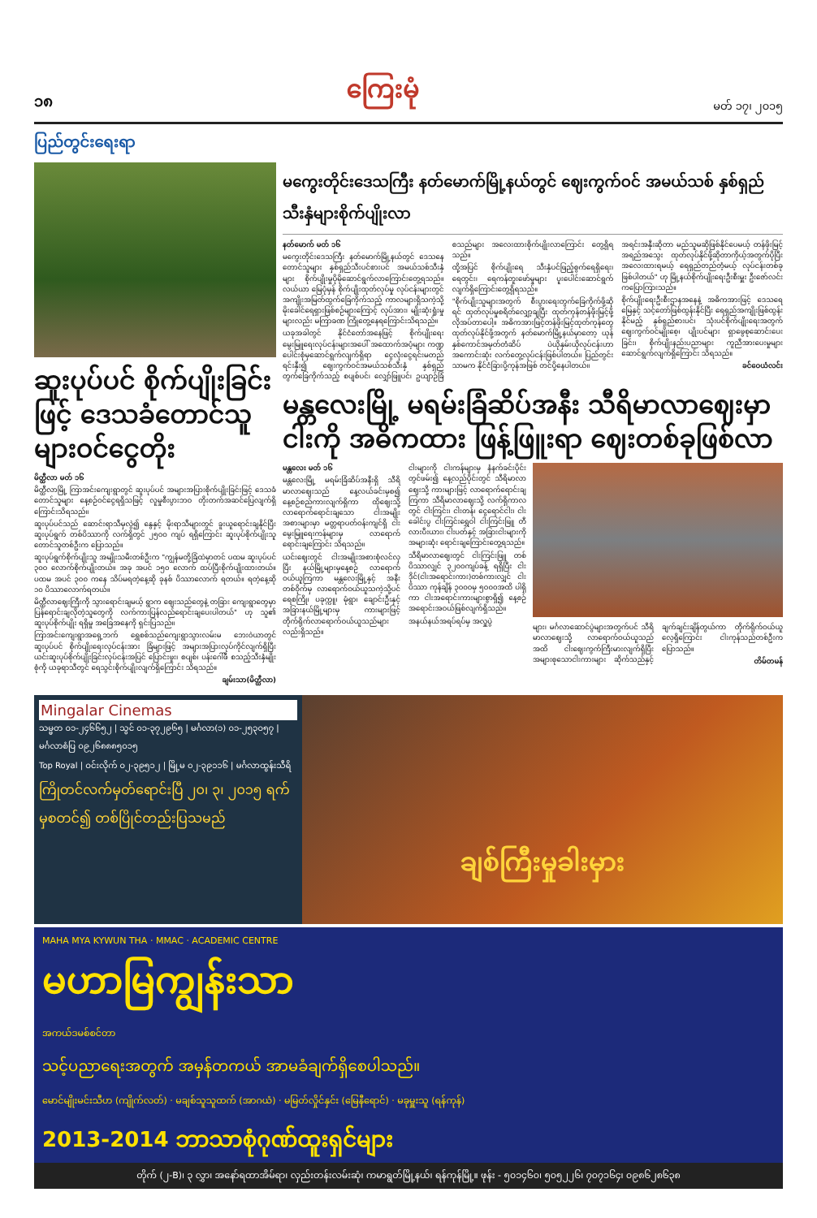၁၈ ကြေးမုံ မတ် ၁၇၊ ၂၀၁၅
ပြည်တွင်းရေးရာ
ဆူးပုပ်ပင် စိုက်ပျိုးခြင်းဖြင့် ဒေသခံတောင်သူများဝင်ငွေတိုး
မိတ္ထီလာ မတ် ၁၆
မိတ္ထီလာမြို့ ကြာအင်းကျေးရွာတွင် ဆူးပုပ်ပင် အများအပြားစိုက်ပျိုးခြင်းဖြင့် ဒေသခံတောင်သူများ နေ့စဉ်ဝင်ငွေရရှိသဖြင့် လူမှုစီးပွားဘဝ တိုးတက်အဆင်ပြေလျက်ရှိကြောင်းသိရသည်။
ဆူးပုပ်ပင်သည် ဆောင်းရာသီမှလွဲ၍ နွေနှင့် မိုးရာသီများတွင် ခူးယူရောင်းချနိုင်ပြီး ဆူးပုပ်ရွက် တစ်ပိဿာကို လက်ရှိတွင် ၂၅၀၀ ကျပ် ရရှိကြောင်း ဆူးပုပ်စိုက်ပျိုးသူ တောင်သူတစ်ဦးက ပြောသည်။
ဆူးပုပ်ရွက်စိုက်ပျိုးသူ အမျိုးသမီးတစ်ဦးက "ကျွန်မတို့ခြံထဲမှာတင် ပထမ ဆူးပုပ်ပင် ၃၀၀ လောက်စိုက်ပျိုးတယ်။ အခု အပင် ၁၅၀ လောက် ထပ်ပြီးစိုက်ပျိုးထားတယ်။ ပထမ အပင် ၃၀၀ ကနေ သိပ်မရတဲ့နေ့ဆို ခုနစ် ပိဿာလောက် ရတယ်။ ရတဲ့နေ့ဆို ၁၀ ပိဿာလောက်ရတယ်။
မိတ္ထီလာဈေးကြီးကို သွားရောင်းချမယ့် ရွာက ဈေးသည်တွေနဲ့ တခြား ကျေးရွာတွေမှာ ပြန်ရောင်းချလိုတဲ့သူတွေကို လက်ကားပြန်လည်ရောင်းချပေးပါတယ်" ဟု သူ၏ ဆူးပုပ်စိုက်ပျိုး ရရှိမှု အခြေအနေကို ရှင်းပြသည်။
ကြာအင်းကျေးရွာအရှေ့ဘက် ရွှေစစ်သည်ကျေးရွာသွားလမ်းမ ဘေးဝဲယာတွင် ဆူးပုပ်ပင် စိုက်ပျိုးရေးလုပ်ငန်းအား ခြံများဖြင့် အများအပြားလုပ်ကိုင်လျက်ရှိပြီး ယင်းဆူးပုပ်စိုက်ပျိုးခြင်းလုပ်ငန်းအပြင် ပြောင်းဖူး၊ စပျစ်၊ ပန်းဂေါ်ဖီ စသည့်သီးနှံမျိုးစုံကို ယခုရာသီတွင် ရေသွင်းစိုက်ပျိုးလျက်ရှိကြောင်း သိရသည်။
ချမ်းသာ(မိတ္ထီလာ)
မကွေးတိုင်းဒေသကြီး နတ်မောက်မြို့နယ်တွင် ဈေးကွက်ဝင် အမယ်သစ် နှစ်ရှည်သီးနှံများစိုက်ပျိုးလာ
နတ်မောက် မတ် ၁၆
မကွေးတိုင်းဒေသကြီး နတ်မောက်မြို့နယ်တွင် ဒေသနေတောင်သူများ နှစ်ရှည်သီးပင်စားပင် အမယ်သစ်သီးနှံများ စိုက်ပျိုးမှုပိုမိုဆောင်ရွက်လာကြောင်းတွေ့ရသည်။ လယ်ယာ မြေပုံမှန် စိုက်ပျိုးထုတ်လုပ်မှု လုပ်ငန်းများတွင် အကျိုးအမြတ်ထွက်ခြေကိုက်သည့် ကာလများရှိသကဲ့သို့ မိုးခေါင်ရေရှားဖြစ်စဉ်များကြောင့် လုပ်အား၊ မျိုးဆုံးရှုံးမှုများလည်း မကြာခဏ ကြုံတွေ့နေရကြောင်းသိရသည်။
ယခုအခါတွင် နိုင်ငံတော်အနေဖြင့် စိုက်ပျိုးရေး မွေးမြူရေးလုပ်ငန်းများအပေါ် အထောက်အပံ့များ ကဏ္ဍပေါင်းစုံမှဆောင်ရွက်လျက်ရှိရာ ငွေလုံးငွေရင်းမတည်ရင်းနှီး၍ ဈေးကွက်ဝင်အမယ်သစ်သီးနှံ နှစ်ရှည်တွက်ခြေကိုက်သည့် စပျစ်ပင်၊ လျှော်ဖြူပင်၊ ဥယျာဉ်ခြံစသည်များ အလေးထားစိုက်ပျိုးလာကြောင်း တွေ့ရှိရသည်။
ထို့အပြင် စိုက်ပျိုးရေ သီးနှံပင်ဖြည့်စွက်ရေရှိရေး၊ ရေတွင်း၊ ရေကန်တူးဖော်မှုများ ပူးပေါင်းဆောင်ရွက်လျက်ရှိကြောင်းတွေ့ရှိရသည်။
"စိုက်ပျိုးသူများအတွက် စီးပွားရေးတွက်ခြေကိုက်ဖို့ဆိုရင် ထုတ်လုပ်မှုစရိတ်လျှော့ချပြီး ထုတ်ကုန်တန်ဖိုးမြင့်ဖို့ လိုအပ်တာပေါ့။ အဓိကအားဖြင့်တန်ဖိုးမြင့်ထုတ်ကုန်တွေ ထုတ်လုပ်နိုင်ဖို့အတွက် နတ်မောက်မြို့နယ်မှာတော့ ယုန်နှစ်ကောင်အမှတ်တံဆိပ် ပဲယိုနှမ်းယိုလုပ်ငန်းဟာ အကောင်းဆုံး လက်တွေ့လုပ်ငန်းဖြစ်ပါတယ်။ ပြည်တွင်းသာမက နိုင်ငံခြားပို့ကုန်အဖြစ် တင်ပို့နေပါတယ်။
အရင်းအနှီးဆိုတာ မည်သူမဆိုဖြစ်နိုင်ပေမယ့် တန်ဖိုးမြင့်အရည်အသွေး ထုတ်လုပ်နိုင်ဖို့ဆိုတာကိုယ့်အတွက်ပိုပြီး အလေးထားရမယ့် ရေရှည်တည်တံ့မယ့် လုပ်ငန်းတစ်ခုဖြစ်ပါတယ်" ဟု မြို့နယ်စိုက်ပျိုးရေးဦးစီးမှူး ဦးဇော်လင်းကပြောကြားသည်။
စိုက်ပျိုးရေးဦးစီးဌာနအနေနဲ့ အဓိကအားဖြင့် ဒေသရေမြေနှင့် သင့်တော်ဖြစ်ထွန်းနိုင်ပြီး ရေရှည်အကျိုးဖြစ်ထွန်းနိုင်မည့် နှစ်ရှည်စားပင်၊ သုံးပင်စိုက်ပျိုးရေးအတွက် ဈေးကွက်ဝင်မျိုးစေ့၊ ပျိုးပင်များ ရှာဖွေစုဆောင်းပေးခြင်း၊ စိုက်ပျိုးနည်းပညာများ ကူညီအားပေးမှုများ ဆောင်ရွက်လျက်ရှိကြောင်း သိရသည်။
ခင်ဝေယံလင်း
မန္တလေးမြို့ မရမ်းခြံဆိပ်အနီး သီရိမာလာဈေးမှာ ငါးကို အဓိကထား ဖြန့်ဖြူးရာ ဈေးတစ်ခုဖြစ်လာ
မန္တလေး မတ် ၁၆
မန္တလေးမြို့ မရမ်းခြံဆိပ်အနီးရှိ သီရိမာလာဈေးသည် နေ့လယ်ခင်းမှစ၍ နေ့စဉ်စည်ကားလျက်ရှိကာ ထိုဈေးသို့ လာရောက်ရောင်းချသော ငါးအမျိုးအစားများမှာ မတ္တရာပတ်ဝန်းကျင်ရှိ ငါးမွေးမြူရေးကန်များမှ လာရောက်ရောင်းချကြောင်း သိရသည်။
ယင်းဈေးတွင် ငါးအမျိုးအစားစုံလင်လှပြီး နယ်မြို့များမှနေ့စဉ် လာရောက်ဝယ်ယူကြကာ မန္တလေးမြို့နှင့် အနီးတစ်ဝိုက်မှ လာရောက်ဝယ်ယူသကဲ့သို့ပင် ရေစကြို၊ ပခုက္ကူ၊ မုံရွာ၊ ချောင်းဦးနှင့် အခြားနယ်မြို့များမှ ကားများဖြင့်တိုက်ရိုက်လာရောက်ဝယ်ယူသည်များလည်းရှိသည်။
ငါးများကို ငါးကန်များမှ နံနက်ခင်းပိုင်းတွင်ဖမ်း၍ နေ့လည်ပိုင်းတွင် သီရိမာလာဈေးသို့ ကားများဖြင့် လာရောက်ရောင်းချကြကာ သီရိမာလာဈေးသို့ လက်ရှိကာလတွင် ငါးကြင်း၊ ငါးတန်၊ ငွေရောင်ငါး၊ ငါးခေါင်းပွ ငါးကြင်းရွှေဝါ ငါးကြင်းဖြူ တီလားပီးယား၊ ငါးပတ်နှင့် အခြားငါးများကို အများဆုံး ရောင်းချကြောင်းတွေ့ရသည်။
သီရိမာလာဈေးတွင် ငါးကြင်းဖြူ တစ်ပိဿာလျှင် ၃၂၀၀ကျပ်ခန့် ရရှိပြီး ငါးဒိုင်(ငါးအရောင်းကား)တစ်ကားလျှင် ငါးပိဿာ ကုန်ချိန် ၃၀၀၀မှ ၅၀၀၀အထိ ပါရှိကာ ငါးအရောင်းကားများစွာရှိ၍ နေ့စဉ်အရောင်းအဝယ်ဖြစ်လျက်ရှိသည်။
အနယ်နယ်အရပ်ရပ်မှ အလှူပွဲ
များ၊ မင်္ဂလာဆောင်ပွဲများအတွက်ပင် သီရိမာလာဈေးသို့ လာရောက်ဝယ်ယူသည်အထိ ငါးဈေးကွက်ကြီးမားလျက်ရှိပြီး အများစုသောငါးကားများ ဆိုက်သည်နှင့် ချက်ချင်းချိန်တွယ်ကာ တိုက်ရိုက်ဝယ်ယူလေ့ရှိကြောင်း ငါးကုန်သည်တစ်ဦးက ပြောသည်။
တိမ်တမန်
Mingalar Cinemas
သမ္မတ ၀၁-၂၄၆၆၅၂ | သွင် ၀၁-၃၇၂၉၆၅ | မင်္ဂလာ(၁) ၀၁-၂၅၃၀၅၇ | မင်္ဂလာစံပြ ၀၉၂၆၈၈၈၅၀၁၅
Top Royal | ဝင်းလိုက် ၀၂-၃၉၅၁၂ | မြို့မ ၀၂-၃၉၁၁၆ | မင်္ဂလာထွန်းသီရိ
ကြိုတင်လက်မှတ်ရောင်းပြီ ၂၀၊ ၃၊ ၂၀၁၅ ရက်မှစတင်၍ တစ်ပြိုင်တည်းပြသမည်
ချစ်ကြီးမှုခါးမှား
MAHA MYA KYWUN THA · MMAC · ACADEMIC CENTRE
မဟာမြကျွန်းသာ
အကယ်ဒမစ်စင်တာ
သင့်ပညာရေးအတွက် အမှန်တကယ် အာမခံချက်ရှိစေပါသည်။
မောင်မျိုးမင်းသီဟ (ကျိုက်လတ်) · မချစ်သူသူထက် (အာဂယံ) · မမြတ်လှိုင်နှင်း (မြေနီရောင်) · မခုမှူးသူ (ရန်ကုန်)
2013-2014 ဘာသာစုံဂုဏ်ထူးရှင်များ
တိုက် (၂-B)၊ ၃ လွှာ၊ အနော်ရထာအိမ်ရာ၊ လှည်းတန်းလမ်းဆုံ၊ ကမာရွတ်မြို့နယ်၊ ရန်ကုန်မြို့။ ဖုန်း - ၅၀၁၄၆၀၊ ၅၀၅၂၂၆၊ ၇၀၇၁၆၄၊ ၀၉၈၆၂၈၆၃၈